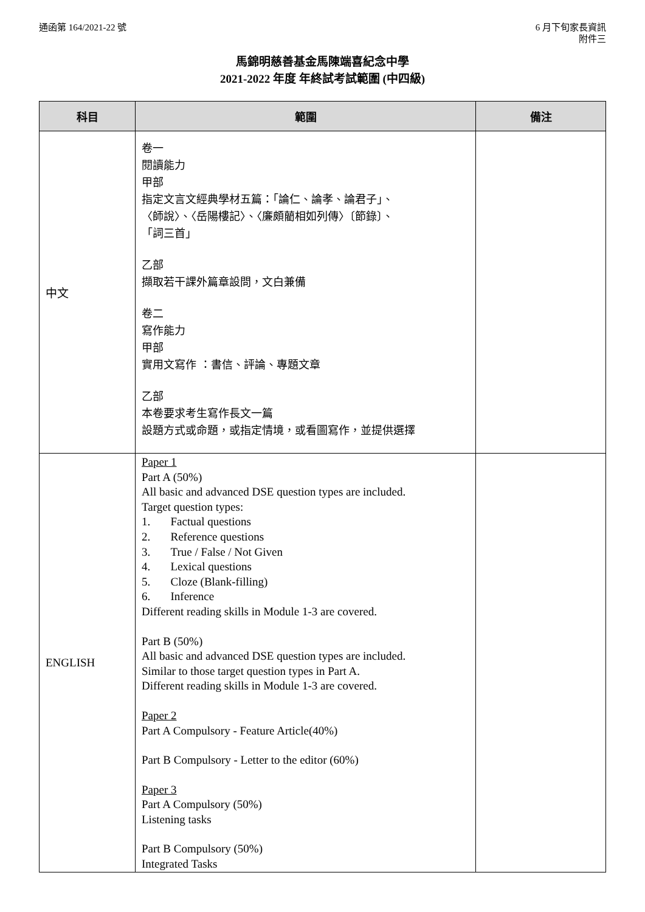通函第 164/2021-22 號 6 月下旬家長資訊
附件三
馬錦明慈善基金馬陳端喜紀念中學
2021-2022 年度 年終試考試範圍 (中四級)
| 科目 | 範圍 | 備注 |
| --- | --- | --- |
| 中文 | 卷一 閱讀能力 甲部 指定文言文經典學材五篇：「論仁、論孝、論君子」、 〈師說〉、〈岳陽樓記〉、〈廉頗藺相如列傳〉〔節錄〕、 「詞三首」 乙部 擷取若干課外篇章設問，文白兼備 卷二 寫作能力 甲部 實用文寫作 ：書信、評論、專題文章 乙部 本卷要求考生寫作長文一篇 設題方式或命題，或指定情境，或看圖寫作，並提供選擇 | |
| ENGLISH | Paper 1 Part A (50%) All basic and advanced DSE question types are included. Target question types: 1. Factual questions 2. Reference questions 3. True / False / Not Given 4. Lexical questions 5. Cloze (Blank-filling) 6. Inference Different reading skills in Module 1-3 are covered. Part B (50%) All basic and advanced DSE question types are included. Similar to those target question types in Part A. Different reading skills in Module 1-3 are covered. Paper 2 Part A Compulsory - Feature Article(40%) Part B Compulsory - Letter to the editor (60%) Paper 3 Part A Compulsory (50%) Listening tasks Part B Compulsory (50%) Integrated Tasks | |